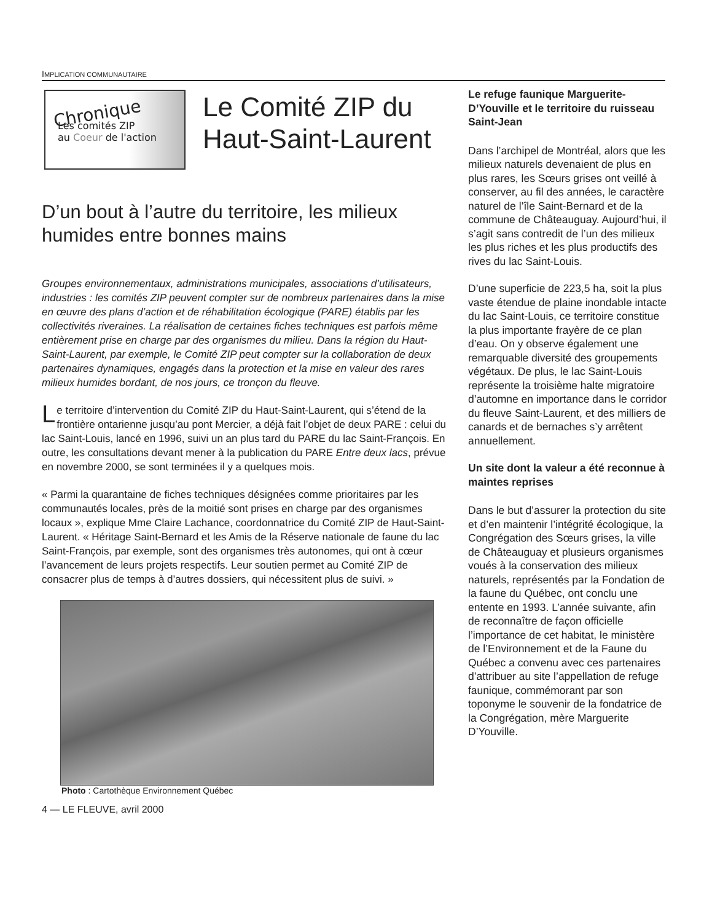IMPLICATION COMMUNAUTAIRE
Chronique
Les comités ZIP
au Coeur de l'action
Le Comité ZIP du Haut-Saint-Laurent
D’un bout à l’autre du territoire, les milieux humides entre bonnes mains
Groupes environnementaux, administrations municipales, associations d’utilisateurs, industries : les comités ZIP peuvent compter sur de nombreux partenaires dans la mise en œuvre des plans d’action et de réhabilitation écologique (PARE) établis par les collectivités riveraines. La réalisation de certaines fiches techniques est parfois même entièrement prise en charge par des organismes du milieu. Dans la région du Haut-Saint-Laurent, par exemple, le Comité ZIP peut compter sur la collaboration de deux partenaires dynamiques, engagés dans la protection et la mise en valeur des rares milieux humides bordant, de nos jours, ce tronçon du fleuve.
Le territoire d’intervention du Comité ZIP du Haut-Saint-Laurent, qui s’étend de la frontière ontarienne jusqu’au pont Mercier, a déjà fait l’objet de deux PARE : celui du lac Saint-Louis, lancé en 1996, suivi un an plus tard du PARE du lac Saint-François. En outre, les consultations devant mener à la publication du PARE Entre deux lacs, prévue en novembre 2000, se sont terminées il y a quelques mois.
« Parmi la quarantaine de fiches techniques désignées comme prioritaires par les communautés locales, près de la moitié sont prises en charge par des organismes locaux », explique Mme Claire Lachance, coordonnatrice du Comité ZIP de Haut-Saint-Laurent. « Héritage Saint-Bernard et les Amis de la Réserve nationale de faune du lac Saint-François, par exemple, sont des organismes très autonomes, qui ont à cœur l’avancement de leurs projets respectifs. Leur soutien permet au Comité ZIP de consacrer plus de temps à d’autres dossiers, qui nécessitent plus de suivi. »
Photo : Cartothèque Environnement Québec
4 — LE FLEUVE, avril 2000
Le refuge faunique Marguerite-D’Youville et le territoire du ruisseau Saint-Jean
Dans l’archipel de Montréal, alors que les milieux naturels devenaient de plus en plus rares, les Sœurs grises ont veillé à conserver, au fil des années, le caractère naturel de l’île Saint-Bernard et de la commune de Châteauguay. Aujourd’hui, il s’agit sans contredit de l’un des milieux les plus riches et les plus productifs des rives du lac Saint-Louis.
D’une superficie de 223,5 ha, soit la plus vaste étendue de plaine inondable intacte du lac Saint-Louis, ce territoire constitue la plus importante frayère de ce plan d’eau. On y observe également une remarquable diversité des groupements végétaux. De plus, le lac Saint-Louis représente la troisième halte migratoire d’automne en importance dans le corridor du fleuve Saint-Laurent, et des milliers de canards et de bernaches s’y arrêtent annuellement.
Un site dont la valeur a été reconnue à maintes reprises
Dans le but d’assurer la protection du site et d’en maintenir l’intégrité écologique, la Congrégation des Sœurs grises, la ville de Châteauguay et plusieurs organismes voués à la conservation des milieux naturels, représentés par la Fondation de la faune du Québec, ont conclu une entente en 1993. L’année suivante, afin de reconnaître de façon officielle l’importance de cet habitat, le ministère de l’Environnement et de la Faune du Québec a convenu avec ces partenaires d’attribuer au site l’appellation de refuge faunique, commémorant par son toponyme le souvenir de la fondatrice de la Congrégation, mère Marguerite D’Youville.